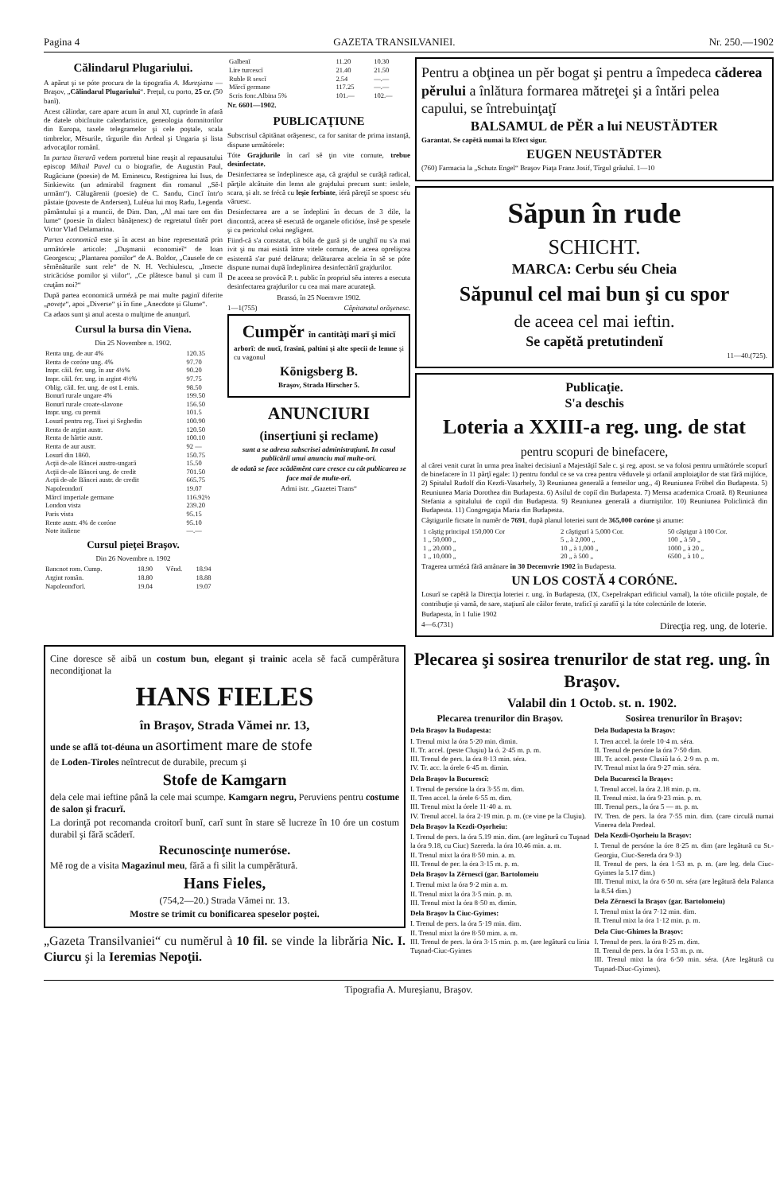Pagina 4 GAZETA TRANSILVANIEI. Nr. 250.—1902
Călindarul Plugariului.
A apărut şi se póte procura de la tipografia A. Mureşianu — Braşov, „Călindarul Plugariului“. Preţul, cu porto, 25 cr. (50 banĭ).
Acest călindar, care apare acum în anul XI, cuprinde în afară de datele obicĭnuite calendaristice, geneologia domnitorilor din Europa, taxele telegramelor şi cele poştale, scala timbrelor, Mĕsurile, tîrgurile din Ardeal şi Ungaria şi lista advocaţilor românĭ.
In partea literară vedem portretul bine reuşit al repausatului episcop Mihail Pavel cu o biografie, de Augustin Paul, Rugăciune (poesie) de M. Eminescu, Restignirea lui Isus, de Sinkiewitz (un admirabil fragment din romanul „Sĕ-l urmăm“). Călugărenii (poesie) de C. Sandu, Cincĭ într'o păstaie (poveste de Andersen), Luléua lui moş Radu, Legenda pământului şi a muncii, de Dim. Dan, „Al mai tare om din lume“ (poesie în dialect bănăţenesc) de regretatul tînĕr poet Victor Vlad Delamarina.
Partea economică este şi în acest an bine representată prin următórele articole: „Duşmanii economieĭ“ de Ioan Georgescu; „Plantarea pomilor“ de A. Boldor, „Causele de ce sĕmĕnăturile sunt rele“ de N. H. Vechiulescu, „Insecte stricăcióse pomilor şi viilor“, „Ce plătesce banul şi cum îl cruţăm noi?“
După partea economică urméză pe mai multe paginĭ diferite „poveţe“, apoi „Diverse“ şi în fine „Anecdote şi Glume“.
Ca adaos sunt şi anul acesta o mulţime de anunţurĭ.
Cursul la bursa din Viena.
Din 25 Novembre n. 1902.
| Renta ung. de aur 4% | 120.35 |
| Renta de coróne ung. 4% | 97.70 |
| Impr. căil. fer. ung. în aur 4½% | 90.20 |
| Impr. căil. fer. ung. in argint 4½% | 97.75 |
| Oblig. căil. fer. ung. de ost I. emis. | 98.50 |
| Bonurĭ rurale ungare 4% | 199.50 |
| Bonurĭ rurale croate-slavone | 156.50 |
| Impr. ung. cu premii | 101.5 |
| Losurĭ pentru reg. Tisei şi Seghedin | 100.90 |
| Renta de argint austr. | 120.50 |
| Renta de hârtie austr. | 100.10 |
| Renta de aur austr. | 92 — |
| Losurĭ din 1860. | 150.75 |
| Acţii de-ale Băncei austro-ungară | 15.50 |
| Acţii de-ale Băncei ung. de credit | 701.50 |
| Acţii de-ale Băncei austr. de credit | 665.75 |
| Napoleondorĭ | 19.07 |
| Mărcĭ imperiale germane | 116.92½ |
| London vista | 239.20 |
| Paris vista | 95.15 |
| Rente austr. 4% de coróne | 95.10 |
| Note italiene | —.— |
Cursul pieţei Braşov.
Din 26 Novembre n. 1902
| Bancnot rom. Cump. | 18.90 | Vênd. | 18.94 |
| Argint român. | 18.80 | | 18.88 |
| Napoleond'orĭ. | 19.04 | | 19.07 |
| Galbenĭ | 11.20 | 10.30 |
| Lire turcescĭ | 21.40 | 21.50 |
| Ruble R sescĭ | 2.54 | —.— |
| Mărcĭ germane | 117.25 | —.— |
| Scris fonc.Albina 5% | 101.— | 102.— |
Nr. 6601—1902.
PUBLICAŢIUNE
Subscrisul căpitănat orăşenesc, ca for sanitar de prima instanţă, dispune următórele:
Tóte Grajdurile în carĭ sĕ ţin vite cornute, trebue desinfectate.
Desinfectarea se îndeplinesce aşa, că grajdul se curăţă radical, părţile alcătuite din lemn ale grajdului precum sunt: ieslele, scara, şi alt. se frécă cu leşie ferbinte, iéră păreţiĭ se spoesc séu văruesc.
Desinfectarea are a se îndeplini în decurs de 3 dile, la dincontră, aceea sĕ esecută de organele oficióse, însĕ pe spesele şi cu pericolul celui negligent.
Fiind-că s'a constatat, că bóla de gură şi de unghiĭ nu s'a mai ivit şi nu mai esistă între vitele cornute, de aceea oprelişcea esistentă s'ar puté delătura; delăturarea aceleia în sĕ se póte dispune numai după îndeplinirea desinfectăriĭ grajdurilor.
De aceea se provócă P. t. public în propriul sĕu interes a esecuta desinfectarea grajdurilor cu cea mai mare acurateţă.
Brassó, în 25 Noemvre 1902.
1—1(755) Căpitanatul orăşenesc.
Cumpĕr în cantitàţi marĭ şi micĭ
arborĭ: de nucĭ, frasinĭ, paltini şi alte specii de lemne şi cu vagonul
Königsberg B.
Braşov, Strada Hirscher 5.
ANUNCIURI
(inserţiuni şi reclame)
sunt a se adresa subscrisei administraţiunĭ. In casul publicăriĭ unui anunciu maĭ multe-ori.
de odată se face scădĕmĕnt care cresce cu cât publicarea se face maĭ de multe-orĭ.
Admi istr. „Gazetei Trans“
Pentru a obţinea un pĕr bogat şi pentru a împedeca căderea pĕrului a înlătura formarea mătreţei şi a întări pelea capului, se întrebuinţaţĭ
BALSAMUL de PĔR a lui NEUSTÄDTER
Garantat. Se capĕtă numai la Efect sigur.
EUGEN NEUSTÄDTER
(760) Farmacia la „Schutz Engel“ Braşov Piaţa Franz Josif, Tîrgul grâuluĭ. 1—10
Săpun în rude
SCHICHT.
MARCA: Cerbu séu Cheia
Săpunul cel mai bun şi cu spor
de aceea cel mai ieftin.
Se capĕtă pretutindenĭ
11—40.(725).
Publicaţie.
S'a deschis
Loteria a XXIII-a reg. ung. de stat
pentru scopuri de binefacere,
al cărei venit curat în urma prea înaltei decisiunĭ a Majestăţiĭ Sale c. şi reg. apost. se va folosi pentru următórele scopurĭ de binefacere în 11 părţĭ egale: 1) pentru fondul ce se va crea pentru vĕduvele şi orfaniĭ amploiaţilor de stat fără mijlóce, 2) Spitalul Rudolf din Kezdi-Vasarhely, 3) Reuniunea generală a femeilor ung., 4) Reuniunea Fröbel din Budapesta. 5) Reuniunea Maria Dorothea din Budapesta. 6) Asilul de copiĭ din Budapesta. 7) Mensa academica Croată. 8) Reuniunea Stefania a spitalului de copiĭ din Budapesta. 9) Reuniunea generală a diurniştilor. 10) Reuniunea Policlinică din Budapesta. 11) Congregaţia Maria din Budapesta.
Câştigurile ficsate în numĕr de 7691, după planul loteriei sunt de 365,000 coróne şi anume:
| 1 câştig principal 150,000 Cor | 2 câştigurĭ à 5,000 Cor. | 50 câştigur à 100 Cor. |
| 1 „ 50,000 „ | 5 „ à 2,000 „ | 100 „ à 50 „ |
| 1 „ 20,000 „ | 10 „ à 1,000 „ | 1000 „ à 20 „ |
| 1 „ 10,000 „ | 20 „ à 500 „ | 6500 „ à 10 „ |
Tragerea urméză fără amânare în 30 Decemvrie 1902 în Budapesta.
UN LOS COSTĂ 4 CORÓNE.
Losurĭ se capĕtă la Direcţia loteriei r. ung. în Budapesta, (IX, Csepelrakpart edificiul vamal), la tóte oficiile poştale, de contribuţie şi vamă, de sare, staţiunĭ ale căilor ferate, traficĭ şi zarafiĭ şi la tóte colectúrile de loterie.
Budapesta, în 1 Iulie 1902
4—6.(731) Direcţia reg. ung. de loterie.
Cine doresce sĕ aibă un costum bun, elegant şi trainic acela sĕ facă cumpĕrătura necondiţionat la
HANS FIELES
în Braşov, Strada Vămei nr. 13,
unde se află tot-déuna un asortiment mare de stofe
de Loden-Tiroles neîntrecut de durabile, precum şi
Stofe de Kamgarn
dela cele mai ieftine până la cele mai scumpe. Kamgarn negru, Peruviens pentru costume de salon şi fracurĭ.
La dorinţă pot recomanda croitorĭ bunĭ, carĭ sunt în stare sĕ lucreze în 10 óre un costum durabil şi fără scăderĭ.
Recunoscinţe numeróse.
Mĕ rog de a visita Magazinul meu, fără a fi silit la cumpĕrătură.
Hans Fieles,
(754,2—20.) Strada Vămei nr. 13.
Mostre se trimit cu bonificarea speselor poştei.
„Gazeta Transilvaniei“ cu numĕrul à 10 fil. se vinde la librăria Nic. I. Ciurcu şi la Ieremias Nepoţii.
Plecarea şi sosirea trenurilor de stat reg. ung. în Braşov.
Valabil din 1 Octob. st. n. 1902.
Plecarea trenurilor din Braşov.
Dela Braşov la Budapesta:
I. Trenul mixt la óra 5·20 min. dimin.
II. Tr. accel. (peste Cluşiu) la ó. 2·45 m. p. m.
III. Trenul de pers. la óra 8·13 min. séra.
IV. Tr. acc. la órele 6·45 m. dimin.
Dela Braşov la Bucurescĭ:
I. Trenul de persóne la óra 3·55 m. dim.
II. Tren accel. la órele 6·55 m. dim.
III. Trenul mixt la órele 11·40 a. m.
IV. Trenul accel. la óra 2·19 min. p. m. (ce vine pe la Cluşiu).
Dela Braşov la Kezdi-Oşorheiu:
I. Trenul de pers. la óra 5.19 min. dim. (are legătură cu Tuşnad la óra 9.18, cu Ciuc) Szereda. la óra 10.46 min. a. m.
II. Trenul mixt la óra 8·50 min. a. m.
III. Trenul de per. la óra 3·15 m. p. m.
Dela Braşov la Zĕrnescĭ (gar. Bartolomeiu
I. Trenul mixt la óra 9·2 min a. m.
II. Trenul mixt la óra 3·5 min. p. m.
III. Trenul mixt la óra 8·50 m. dimin.
Dela Braşov la Ciuc-Gyimes:
I. Trenul de pers. la óra 5·19 min. dim.
II. Trenul mixt la óre 8·50 mim. a. m.
III. Trenul de pers. la óra 3·15 min. p. m. (are legătură cu linia Tuşnad-Ciuc-Gyimes
Sosirea trenurilor în Braşov:
Dela Budapesta la Braşov:
I. Tren accel. la órele 10·4 m. séra.
II. Trenul de persóne la óra 7·50 dim.
III. Tr. accel. peste Clusiŭ la ó. 2·9 m. p. m.
IV. Trenul mixt la óra 9·27 min. séra.
Dela Bucurescĭ la Braşov:
I. Trenul accel. la óra 2.18 min. p. m.
II. Trenul mixt. la óra 9·23 min. p. m.
III. Trenul pers., la óra 5 — m. p. m.
IV. Tren. de pers. la óra 7·55 min. dim. (care circulă numai Vinerea dela Predeal.
Dela Kezdi-Oşorheiu la Braşov:
I. Trenul de persóne la óre 8·25 m. dim (are legătură cu St.-Georgiu, Ciuc-Sereda óra 9·3)
II. Trenul de pers. la óra 1·53 m. p. m. (are leg. dela Ciuc-Gyimes la 5.17 dim.)
III. Trenul mixt, la óra 6·50 m. séra (are legătură dela Palanca la 8.54 dim.)
Dela Zĕrnescĭ la Braşov (gar. Bartolomeiu)
I. Trenul mixt la óra 7·12 min. dim.
II. Trenul mixt la óra 1·12 min. p. m.
Dela Ciuc-Ghimes la Braşov:
I. Trenul de pers. la óra 8·25 m. dim.
II. Trenul de pers. la óra 1·53 m. p. m.
III. Trenul mixt la óra 6·50 min. séra. (Are legătură cu Tuşnad-Diuc-Gyimes).
Tipografia A. Mureşianu, Braşov.